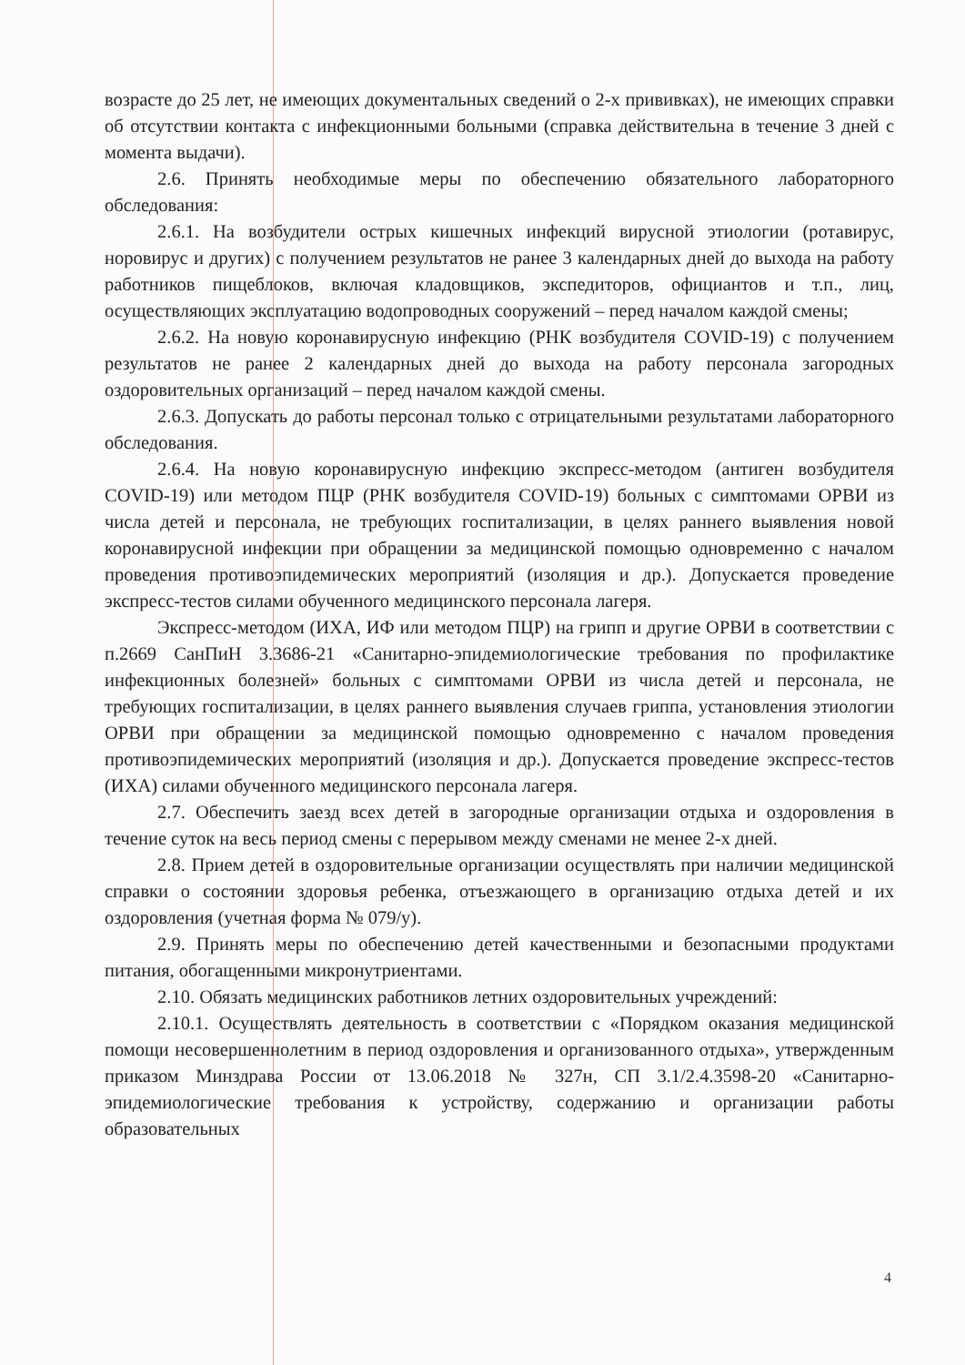возрасте до 25 лет, не имеющих документальных сведений о 2-х прививках), не имеющих справки об отсутствии контакта с инфекционными больными (справка действительна в течение 3 дней с момента выдачи).
2.6. Принять необходимые меры по обеспечению обязательного лабораторного обследования:
2.6.1. На возбудители острых кишечных инфекций вирусной этиологии (ротавирус, норовирус и других) с получением результатов не ранее 3 календарных дней до выхода на работу работников пищеблоков, включая кладовщиков, экспедиторов, официантов и т.п., лиц, осуществляющих эксплуатацию водопроводных сооружений – перед началом каждой смены;
2.6.2. На новую коронавирусную инфекцию (РНК возбудителя COVID-19) с получением результатов не ранее 2 календарных дней до выхода на работу персонала загородных оздоровительных организаций – перед началом каждой смены.
2.6.3. Допускать до работы персонал только с отрицательными результатами лабораторного обследования.
2.6.4. На новую коронавирусную инфекцию экспресс-методом (антиген возбудителя COVID-19) или методом ПЦР (РНК возбудителя COVID-19) больных с симптомами ОРВИ из числа детей и персонала, не требующих госпитализации, в целях раннего выявления новой коронавирусной инфекции при обращении за медицинской помощью одновременно с началом проведения противоэпидемических мероприятий (изоляция и др.). Допускается проведение экспресс-тестов силами обученного медицинского персонала лагеря.
Экспресс-методом (ИХА, ИФ или методом ПЦР) на грипп и другие ОРВИ в соответствии с п.2669 СанПиН 3.3686-21 «Санитарно-эпидемиологические требования по профилактике инфекционных болезней» больных с симптомами ОРВИ из числа детей и персонала, не требующих госпитализации, в целях раннего выявления случаев гриппа, установления этиологии ОРВИ при обращении за медицинской помощью одновременно с началом проведения противоэпидемических мероприятий (изоляция и др.). Допускается проведение экспресс-тестов (ИХА) силами обученного медицинского персонала лагеря.
2.7. Обеспечить заезд всех детей в загородные организации отдыха и оздоровления в течение суток на весь период смены с перерывом между сменами не менее 2-х дней.
2.8. Прием детей в оздоровительные организации осуществлять при наличии медицинской справки о состоянии здоровья ребенка, отъезжающего в организацию отдыха детей и их оздоровления (учетная форма № 079/у).
2.9. Принять меры по обеспечению детей качественными и безопасными продуктами питания, обогащенными микронутриентами.
2.10. Обязать медицинских работников летних оздоровительных учреждений:
2.10.1. Осуществлять деятельность в соответствии с «Порядком оказания медицинской помощи несовершеннолетним в период оздоровления и организованного отдыха», утвержденным приказом Минздрава России от 13.06.2018 № 327н, СП 3.1/2.4.3598-20 «Санитарно-эпидемиологические требования к устройству, содержанию и организации работы образовательных
4